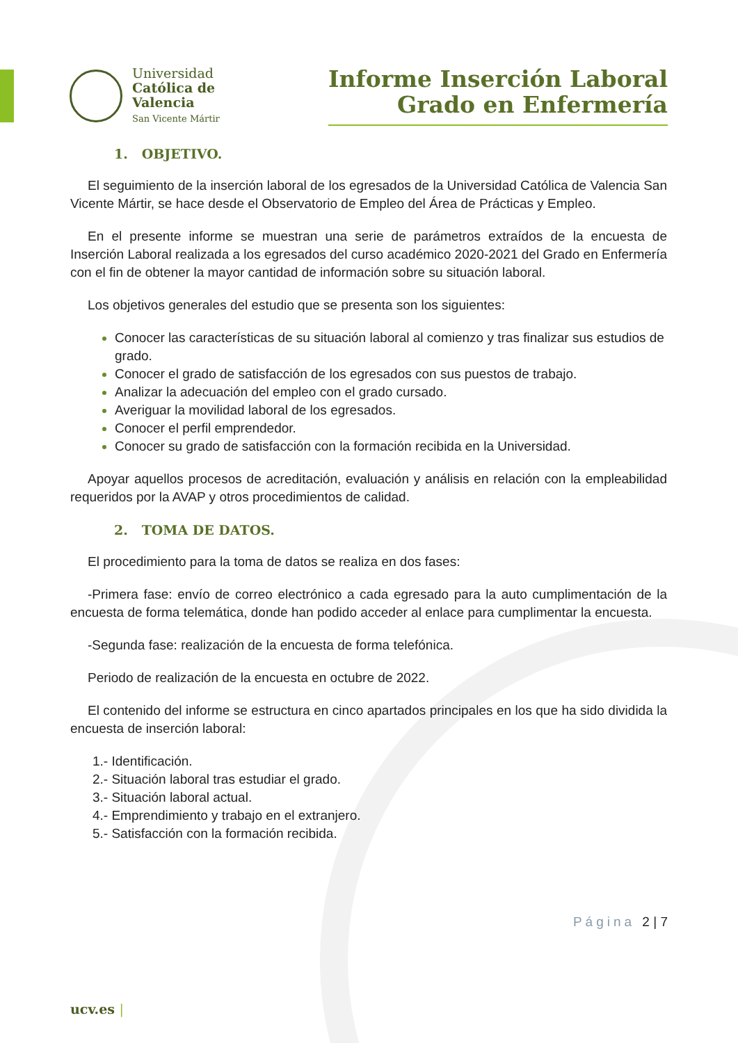Universidad
Católica de
Valencia
San Vicente Mártir
Informe Inserción Laboral
Grado en Enfermería
1. OBJETIVO.
El seguimiento de la inserción laboral de los egresados de la Universidad Católica de Valencia San Vicente Mártir, se hace desde el Observatorio de Empleo del Área de Prácticas y Empleo.
En el presente informe se muestran una serie de parámetros extraídos de la encuesta de Inserción Laboral realizada a los egresados del curso académico 2020-2021 del Grado en Enfermería con el fin de obtener la mayor cantidad de información sobre su situación laboral.
Los objetivos generales del estudio que se presenta son los siguientes:
Conocer las características de su situación laboral al comienzo y tras finalizar sus estudios de grado.
Conocer el grado de satisfacción de los egresados con sus puestos de trabajo.
Analizar la adecuación del empleo con el grado cursado.
Averiguar la movilidad laboral de los egresados.
Conocer el perfil emprendedor.
Conocer su grado de satisfacción con la formación recibida en la Universidad.
Apoyar aquellos procesos de acreditación, evaluación y análisis en relación con la empleabilidad requeridos por la AVAP y otros procedimientos de calidad.
2. TOMA DE DATOS.
El procedimiento para la toma de datos se realiza en dos fases:
-Primera fase: envío de correo electrónico a cada egresado para la auto cumplimentación de la encuesta de forma telemática, donde han podido acceder al enlace para cumplimentar la encuesta.
-Segunda fase: realización de la encuesta de forma telefónica.
Periodo de realización de la encuesta en octubre de 2022.
El contenido del informe se estructura en cinco apartados principales en los que ha sido dividida la encuesta de inserción laboral:
1.- Identificación.
2.- Situación laboral tras estudiar el grado.
3.- Situación laboral actual.
4.- Emprendimiento y trabajo en el extranjero.
5.- Satisfacción con la formación recibida.
Página 2 | 7
ucv.es |